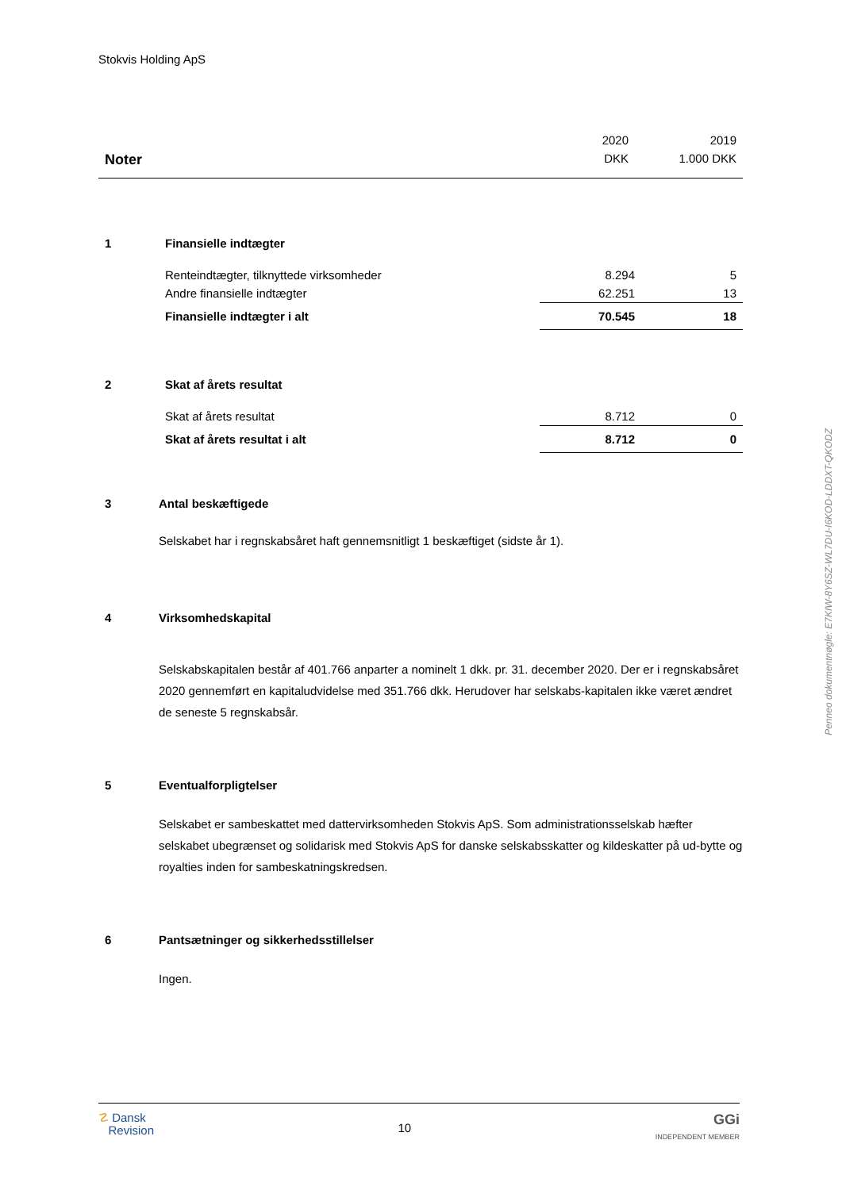Stokvis Holding ApS
| | 2020 | 2019 |
| Noter | DKK | 1.000 DKK |
| 1 | Finansielle indtægter | | |
| | Renteindtægter, tilknyttede virksomheder | 8.294 | 5 |
| | Andre finansielle indtægter | 62.251 | 13 |
| | Finansielle indtægter i alt | 70.545 | 18 |
| 2 | Skat af årets resultat | | |
| | Skat af årets resultat | 8.712 | 0 |
| | Skat af årets resultat i alt | 8.712 | 0 |
3 Antal beskæftigede
Selskabet har i regnskabsåret haft gennemsnitligt 1 beskæftiget (sidste år 1).
4 Virksomhedskapital
Selskabskapitalen består af 401.766 anparter a nominelt 1 dkk. pr. 31. december 2020. Der er i regnskabsåret 2020 gennemført en kapitaludvidelse med 351.766 dkk. Herudover har selskabs-kapitalen ikke været ændret de seneste 5 regnskabsår.
5 Eventualforpligtelser
Selskabet er sambeskattet med dattervirksomheden Stokvis ApS. Som administrationsselskab hæfter selskabet ubegrænset og solidarisk med Stokvis ApS for danske selskabsskatter og kildeskatter på ud-bytte og royalties inden for sambeskatningskredsen.
6 Pantsætninger og sikkerhedsstillelser
Ingen.
Penneo dokumentnøgle: E7KIW-8Y6SZ-WL7DU-I6KOD-LDDXT-QKODZ
☡ Dansk
Revision
10
GGi
INDEPENDENT MEMBER